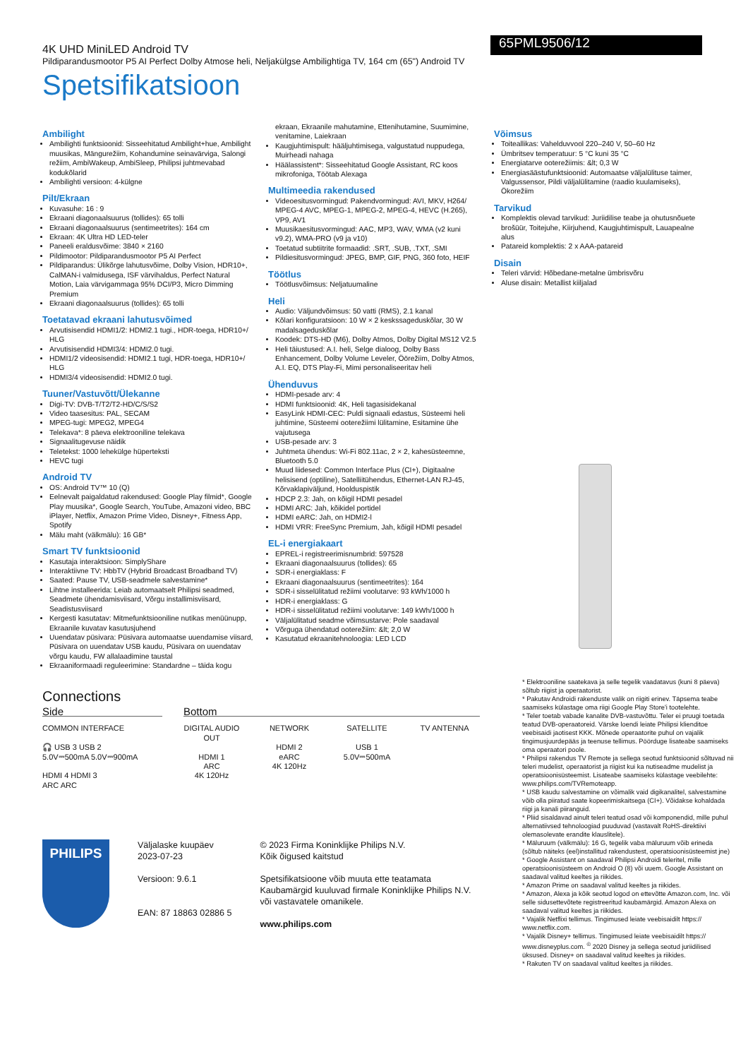4K UHD MiniLED Android TV
Pildiparandusmootor P5 AI Perfect Dolby Atmose heli, Neljakülgse Ambilightiga TV, 164 cm (65") Android TV
65PML9506/12
Spetsifikatsioon
Ambilight
Ambilighti funktsioonid: Sisseehitatud Ambilight+hue, Ambilight muusikas, Mängurežiim, Kohandumine seinavärviga, Salongi režiim, AmbiWakeup, AmbiSleep, Philipsi juhtmevabad kodukõlarid
Ambilighti versioon: 4-külgne
Pilt/Ekraan
Kuvasuhe: 16 : 9
Ekraani diagonaalsuurus (tollides): 65 tolli
Ekraani diagonaalsuurus (sentimeetrites): 164 cm
Ekraan: 4K Ultra HD LED-teler
Paneeli eraldusvõime: 3840 × 2160
Pildimootor: Pildiparandusmootor P5 AI Perfect
Pildiparandus: Ülikõrge lahutusvõime, Dolby Vision, HDR10+, CalMAN-i valmidusega, ISF värvihaldus, Perfect Natural Motion, Laia värvigammaga 95% DCI/P3, Micro Dimming Premium
Ekraani diagonaalsuurus (tollides): 65 tolli
Toetatavad ekraani lahutusvõimed
Arvutisisendid HDMI1/2: HDMI2.1 tugi., HDR-toega, HDR10+/ HLG
Arvutisisendid HDMI3/4: HDMI2.0 tugi.
HDMI1/2 videosisendid: HDMI2.1 tugi, HDR-toega, HDR10+/ HLG
HDMI3/4 videosisendid: HDMI2.0 tugi.
Tuuner/Vastuvõtt/Ülekanne
Digi-TV: DVB-T/T2/T2-HD/C/S/S2
Video taasesitus: PAL, SECAM
MPEG-tugi: MPEG2, MPEG4
Telekava*: 8 päeva elektrooniline telekava
Signaalitugevuse näidik
Teletekst: 1000 lehekülge hüperteksti
HEVC tugi
Android TV
OS: Android TV™ 10 (Q)
Eelnevalt paigaldatud rakendused: Google Play filmid*, Google Play muusika*, Google Search, YouTube, Amazoni video, BBC iPlayer, Netflix, Amazon Prime Video, Disney+, Fitness App, Spotify
Mälu maht (välkmälu): 16 GB*
Smart TV funktsioonid
Kasutaja interaktsioon: SimplyShare
Interaktiivne TV: HbbTV (Hybrid Broadcast Broadband TV)
Saated: Pause TV, USB-seadmele salvestamine*
Lihtne installeerida: Leiab automaatselt Philipsi seadmed, Seadmete ühendamisviisard, Võrgu installimisviisard, Seadistusviisard
Kergesti kasutatav: Mitmefunktsiooniline nutikas menüünupp, Ekraanile kuvatav kasutusjuhend
Uuendatav püsivara: Püsivara automaatse uuendamise viisard, Püsivara on uuendatav USB kaudu, Püsivara on uuendatav võrgu kaudu, FW allalaadimine taustal
Ekraaniformaadi reguleerimine: Standardne – täida kogu
ekraan, Ekraanile mahutamine, Ettenihutamine, Suumimine, venitamine, Laiekraan
Kaugjuhtimispult: hääljuhtimisega, valgustatud nuppudega, Muirheadi nahaga
Häälassistent*: Sisseehitatud Google Assistant, RC koos mikrofoniga, Töötab Alexaga
Multimeedia rakendused
Videoesitusvormingud: Pakendvormingud: AVI, MKV, H264/ MPEG-4 AVC, MPEG-1, MPEG-2, MPEG-4, HEVC (H.265), VP9, AV1
Muusikaesitusvormingud: AAC, MP3, WAV, WMA (v2 kuni v9.2), WMA-PRO (v9 ja v10)
Toetatud subtiitrite formaadid: .SRT, .SUB, .TXT, .SMI
Pildiesitusvormingud: JPEG, BMP, GIF, PNG, 360 foto, HEIF
Töötlus
Töötlusvõimsus: Neljatuumaline
Heli
Audio: Väljundvõimsus: 50 vatti (RMS), 2.1 kanal
Kõlari konfiguratsioon: 10 W × 2 keskssageduskõlar, 30 W madalsageduskõlar
Koodek: DTS-HD (M6), Dolby Atmos, Dolby Digital MS12 V2.5
Heli täiustused: A.I. heli, Selge dialoog, Dolby Bass Enhancement, Dolby Volume Leveler, Öörežiim, Dolby Atmos, A.I. EQ, DTS Play-Fi, Mimi personaliseeritav heli
Ühenduvus
HDMI-pesade arv: 4
HDMI funktsioonid: 4K, Heli tagasisidekanal
EasyLink HDMI-CEC: Puldi signaali edastus, Süsteemi heli juhtimine, Süsteemi ooterežiimi lülitamine, Esitamine ühe vajutusega
USB-pesade arv: 3
Juhtmeta ühendus: Wi-Fi 802.11ac, 2 × 2, kahesüsteemne, Bluetooth 5.0
Muud liidesed: Common Interface Plus (CI+), Digitaalne helisisend (optiline), Satelliitühendus, Ethernet-LAN RJ-45, Kõrvaklapiväljund, Hoolduspistik
HDCP 2.3: Jah, on kõigil HDMI pesadel
HDMI ARC: Jah, kõikidel portidel
HDMI eARC: Jah, on HDMI2-l
HDMI VRR: FreeSync Premium, Jah, kõigil HDMI pesadel
EL-i energiakaart
EPREL-i registreerimisnumbrid: 597528
Ekraani diagonaalsuurus (tollides): 65
SDR-i energiaklass: F
Ekraani diagonaalsuurus (sentimeetrites): 164
SDR-i sisselülitatud režiimi voolutarve: 93 kWh/1000 h
HDR-i energiaklass: G
HDR-i sisselülitatud režiimi voolutarve: 149 kWh/1000 h
Väljalülitatud seadme võimsustarve: Pole saadaval
Võrguga ühendatud ooterežiim: &lt; 2,0 W
Kasutatud ekraanitehnoloogia: LED LCD
Võimsus
Toiteallikas: Vahelduvvool 220–240 V, 50–60 Hz
Ümbritsev temperatuur: 5 °C kuni 35 °C
Energiatarve ooterežiimis: &lt; 0,3 W
Energiasäästufunktsioonid: Automaatse väljalülituse taimer, Valgussensor, Pildi väljalülitamine (raadio kuulamiseks), Ökorežiim
Tarvikud
Komplektis olevad tarvikud: Juriidilise teabe ja ohutusnõuete brošüür, Toitejuhe, Kiirjuhend, Kaugjuhtimispult, Lauapealne alus
Patareid komplektis: 2 x AAA-patareid
Disain
Teleri värvid: Hõbedane-metalne ümbrisvõru
Aluse disain: Metallist kiiljalad
Connections
Side Bottom
COMMON INTERFACE
🎧 USB 3 USB 2
5.0V⎓500mA 5.0V⎓900mA
HDMI 4 HDMI 3
ARC ARC
DIGITAL AUDIO OUT
HDMI 1
ARC
4K 120Hz
NETWORK
HDMI 2
eARC
4K 120Hz
SATELLITE
USB 1
5.0V⎓500mA
TV ANTENNA
PHILIPS
Väljalaske kuupäev
2023-07-23
Versioon: 9.6.1
EAN: 87 18863 02886 5
© 2023 Firma Koninklijke Philips N.V.
Kõik õigused kaitstud
Spetsifikatsioone võib muuta ette teatamata
Kaubamärgid kuuluvad firmale Koninklijke Philips N.V.
või vastavatele omanikele.
www.philips.com
* Elektrooniline saatekava ja selle tegelik vaadatavus (kuni 8 päeva) sõltub riigist ja operaatorist.
* Pakutav Androidi rakenduste valik on riigiti erinev. Täpsema teabe saamiseks külastage oma riigi Google Play Store'i tootelehte.
* Teler toetab vabade kanalite DVB-vastuvõttu. Teler ei pruugi toetada teatud DVB-operaatoreid. Värske loendi leiate Philipsi klienditoe veebisaidi jaotisest KKK. Mõnede operaatorite puhul on vajalik tingimusjuurdepääs ja teenuse tellimus. Pöörduge lisateabe saamiseks oma operaatori poole.
* Philipsi rakendus TV Remote ja sellega seotud funktsioonid sõltuvad nii teleri mudelist, operaatorist ja riigist kui ka nutiseadme mudelist ja operatsioonisüsteemist. Lisateabe saamiseks külastage veebilehte: www.philips.com/TVRemoteapp.
* USB kaudu salvestamine on võimalik vaid digikanalitel, salvestamine võib olla piiratud saate kopeerimiskaitsega (CI+). Võidakse kohaldada riigi ja kanali piiranguid.
* Pliid sisaldavad ainult teleri teatud osad või komponendid, mille puhul alternatiivsed tehnoloogiad puuduvad (vastavalt RoHS-direktiivi olemasolevate erandite klauslitele).
* Mäluruum (välkmälu): 16 G, tegelik vaba mäluruum võib erineda (sõltub näiteks (eel)installitud rakendustest, operatsioonisüsteemist jne)
* Google Assistant on saadaval Philipsi Androidi teleritel, mille operatsioonisüsteem on Android O (8) või uuem. Google Assistant on saadaval valitud keeltes ja riikides.
* Amazon Prime on saadaval valitud keeltes ja riikides.
* Amazon, Alexa ja kõik seotud logod on ettevõtte Amazon.com, Inc. või selle sidusettevõtete registreeritud kaubamärgid. Amazon Alexa on saadaval valitud keeltes ja riikides.
* Vajalik Netflixi tellimus. Tingimused leiate veebisaidilt https:// www.netflix.com.
* Vajalik Disney+ tellimus. Tingimused leiate veebisaidilt https:// www.disneyplus.com. <sup>©</sup> 2020 Disney ja sellega seotud juriidilised üksused. Disney+ on saadaval valitud keeltes ja riikides.
* Rakuten TV on saadaval valitud keeltes ja riikides.